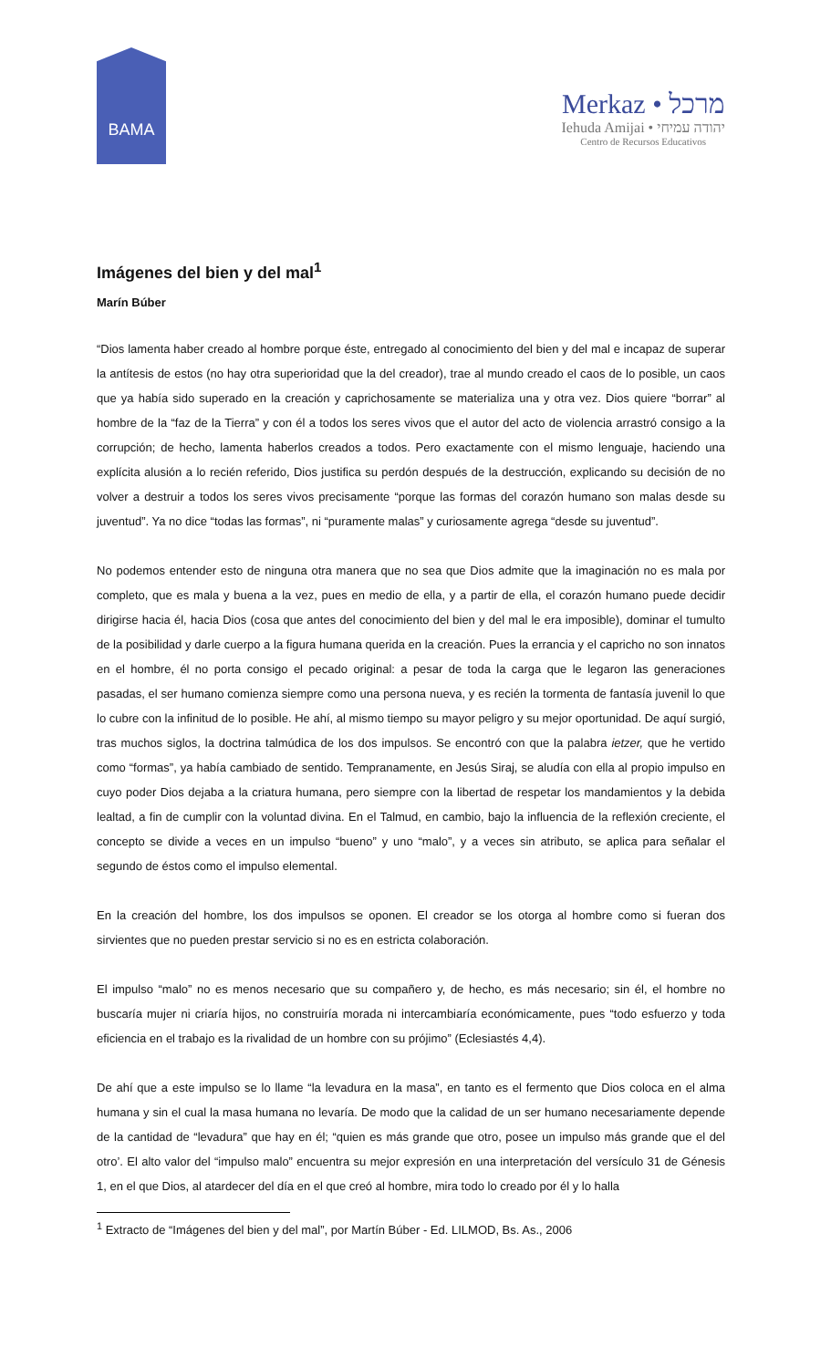BAMA
Merkaz • מרכל
Iehuda Amijai • יהודה עמיחי
Centro de Recursos Educativos
Imágenes del bien y del mal<sup>1</sup>
Marín Búber
“Dios lamenta haber creado al hombre porque éste, entregado al conocimiento del bien y del mal e incapaz de superar la antítesis de estos (no hay otra superioridad que la del creador), trae al mundo creado el caos de lo posible, un caos que ya había sido superado en la creación y caprichosamente se materializa una y otra vez. Dios quiere “borrar” al hombre de la “faz de la Tierra” y con él a todos los seres vivos que el autor del acto de violencia arrastró consigo a la corrupción; de hecho, lamenta haberlos creados a todos. Pero exactamente con el mismo lenguaje, haciendo una explícita alusión a lo recién referido, Dios justifica su perdón después de la destrucción, explicando su decisión de no volver a destruir a todos los seres vivos precisamente “porque las formas del corazón humano son malas desde su juventud”. Ya no dice “todas las formas”, ni “puramente malas” y curiosamente agrega “desde su juventud”.
No podemos entender esto de ninguna otra manera que no sea que Dios admite que la imaginación no es mala por completo, que es mala y buena a la vez, pues en medio de ella, y a partir de ella, el corazón humano puede decidir dirigirse hacia él, hacia Dios (cosa que antes del conocimiento del bien y del mal le era imposible), dominar el tumulto de la posibilidad y darle cuerpo a la figura humana querida en la creación. Pues la errancia y el capricho no son innatos en el hombre, él no porta consigo el pecado original: a pesar de toda la carga que le legaron las generaciones pasadas, el ser humano comienza siempre como una persona nueva, y es recién la tormenta de fantasía juvenil lo que lo cubre con la infinitud de lo posible. He ahí, al mismo tiempo su mayor peligro y su mejor oportunidad. De aquí surgió, tras muchos siglos, la doctrina talmúdica de los dos impulsos. Se encontró con que la palabra ietzer, que he vertido como “formas”, ya había cambiado de sentido. Tempranamente, en Jesús Siraj, se aludía con ella al propio impulso en cuyo poder Dios dejaba a la criatura humana, pero siempre con la libertad de respetar los mandamientos y la debida lealtad, a fin de cumplir con la voluntad divina. En el Talmud, en cambio, bajo la influencia de la reflexión creciente, el concepto se divide a veces en un impulso “bueno” y uno “malo”, y a veces sin atributo, se aplica para señalar el segundo de éstos como el impulso elemental.
En la creación del hombre, los dos impulsos se oponen. El creador se los otorga al hombre como si fueran dos sirvientes que no pueden prestar servicio si no es en estricta colaboración.
El impulso “malo” no es menos necesario que su compañero y, de hecho, es más necesario; sin él, el hombre no buscaría mujer ni criaría hijos, no construiría morada ni intercambiaría económicamente, pues “todo esfuerzo y toda eficiencia en el trabajo es la rivalidad de un hombre con su prójimo” (Eclesiastés 4,4).
De ahí que a este impulso se lo llame “la levadura en la masa”, en tanto es el fermento que Dios coloca en el alma humana y sin el cual la masa humana no levaría. De modo que la calidad de un ser humano necesariamente depende de la cantidad de “levadura” que hay en él; “quien es más grande que otro, posee un impulso más grande que el del otro’. El alto valor del “impulso malo” encuentra su mejor expresión en una interpretación del versículo 31 de Génesis 1, en el que Dios, al atardecer del día en el que creó al hombre, mira todo lo creado por él y lo halla
<sup>1</sup> Extracto de “Imágenes del bien y del mal”, por Martín Búber - Ed. LILMOD, Bs. As., 2006